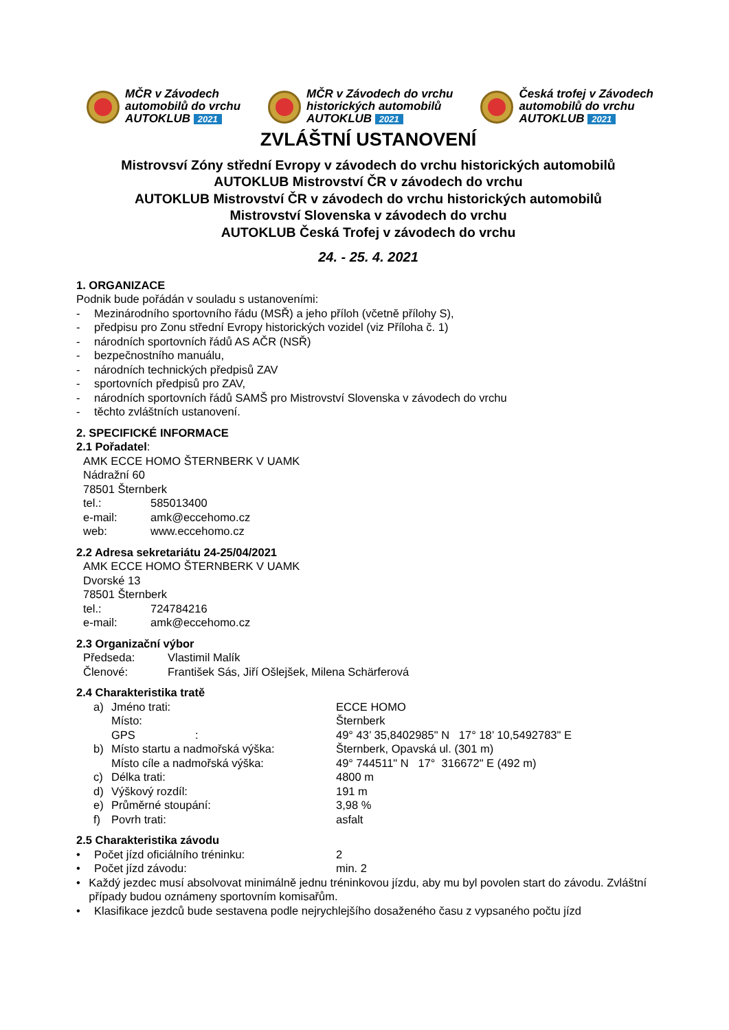MČR v Závodech
automobilů do vrchu
AUTOKLUB 2021
MČR v Závodech do vrchu
historických automobilů
AUTOKLUB 2021
Česká trofej v Závodech
automobilů do vrchu
AUTOKLUB 2021
ZVLÁŠTNÍ USTANOVENÍ
Mistrovsví Zóny střední Evropy v závodech do vrchu historických automobilů
AUTOKLUB Mistrovství ČR v závodech do vrchu
AUTOKLUB Mistrovství ČR v závodech do vrchu historických automobilů
Mistrovství Slovenska v závodech do vrchu
AUTOKLUB Česká Trofej v závodech do vrchu
24. - 25. 4. 2021
1. ORGANIZACE
Podnik bude pořádán v souladu s ustanoveními:
- Mezinárodního sportovního řádu (MSŘ) a jeho příloh (včetně přílohy S),
- předpisu pro Zonu střední Evropy historických vozidel (viz Příloha č. 1)
- národních sportovních řádů AS AČR (NSŘ)
- bezpečnostního manuálu,
- národních technických předpisů ZAV
- sportovních předpisů pro ZAV,
- národních sportovních řádů SAMŠ pro Mistrovství Slovenska v závodech do vrchu
- těchto zvláštních ustanovení.
2. SPECIFICKÉ INFORMACE
2.1 Pořadatel:
AMK ECCE HOMO ŠTERNBERK V UAMK
Nádražní 60
78501 Šternberk
tel.: 585013400
e-mail: amk@eccehomo.cz
web: www.eccehomo.cz
2.2 Adresa sekretariátu 24-25/04/2021
AMK ECCE HOMO ŠTERNBERK V UAMK
Dvorské 13
78501 Šternberk
tel.: 724784216
e-mail: amk@eccehomo.cz
2.3 Organizační výbor
Předseda: Vlastimil Malík
Členové: František Sás, Jiří Ošlejšek, Milena Schärferová
2.4 Charakteristika tratě
a) Jméno trati: ECCE HOMO
Místo: Šternberk
GPS : 49° 43’ 35,8402985" N 17° 18’ 10,5492783" E
b) Místo startu a nadmořská výška: Šternberk, Opavská ul. (301 m)
Místo cíle a nadmořská výška: 49° 744511" N 17° 316672" E (492 m)
c) Délka trati: 4800 m
d) Výškový rozdíl: 191 m
e) Průměrné stoupání: 3,98 %
f) Povrh trati: asfalt
2.5 Charakteristika závodu
• Počet jízd oficiálního tréninku: 2
• Počet jízd závodu: min. 2
• Každý jezdec musí absolvovat minimálně jednu tréninkovou jízdu, aby mu byl povolen start do závodu. Zvláštní případy budou oznámeny sportovním komisařům.
• Klasifikace jezdců bude sestavena podle nejrychlejšího dosaženého času z vypsaného počtu jízd